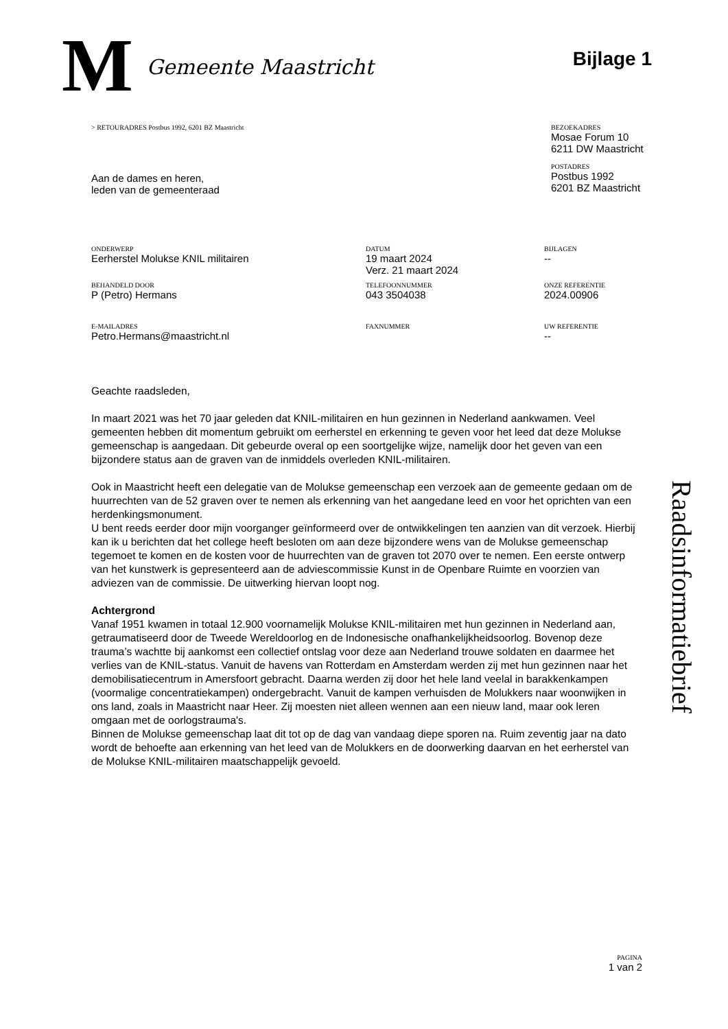M
Gemeente Maastricht
Bijlage 1
> RETOURADRES Postbus 1992, 6201 BZ Maastricht
Aan de dames en heren,
leden van de gemeenteraad
BEZOEKADRES
Mosae Forum 10
6211 DW Maastricht
POSTADRES
Postbus 1992
6201 BZ Maastricht
ONDERWERP
Eerherstel Molukse KNIL militairen
DATUM
19 maart 2024
Verz. 21 maart 2024
BIJLAGEN
--
BEHANDELD DOOR
P (Petro) Hermans
TELEFOONNUMMER
043 3504038
ONZE REFERENTIE
2024.00906
E-MAILADRES
Petro.Hermans@maastricht.nl
FAXNUMMER UW REFERENTIE
--
Geachte raadsleden,
In maart 2021 was het 70 jaar geleden dat KNIL-militairen en hun gezinnen in Nederland aankwamen. Veel gemeenten hebben dit momentum gebruikt om eerherstel en erkenning te geven voor het leed dat deze Molukse gemeenschap is aangedaan. Dit gebeurde overal op een soortgelijke wijze, namelijk door het geven van een bijzondere status aan de graven van de inmiddels overleden KNIL-militairen.
Ook in Maastricht heeft een delegatie van de Molukse gemeenschap een verzoek aan de gemeente gedaan om de huurrechten van de 52 graven over te nemen als erkenning van het aangedane leed en voor het oprichten van een herdenkingsmonument.
U bent reeds eerder door mijn voorganger geïnformeerd over de ontwikkelingen ten aanzien van dit verzoek. Hierbij kan ik u berichten dat het college heeft besloten om aan deze bijzondere wens van de Molukse gemeenschap tegemoet te komen en de kosten voor de huurrechten van de graven tot 2070 over te nemen. Een eerste ontwerp van het kunstwerk is gepresenteerd aan de adviescommissie Kunst in de Openbare Ruimte en voorzien van adviezen van de commissie. De uitwerking hiervan loopt nog.
Achtergrond
Vanaf 1951 kwamen in totaal 12.900 voornamelijk Molukse KNIL-militairen met hun gezinnen in Nederland aan, getraumatiseerd door de Tweede Wereldoorlog en de Indonesische onafhankelijkheidsoorlog. Bovenop deze trauma’s wachtte bij aankomst een collectief ontslag voor deze aan Nederland trouwe soldaten en daarmee het verlies van de KNIL-status. Vanuit de havens van Rotterdam en Amsterdam werden zij met hun gezinnen naar het demobilisatiecentrum in Amersfoort gebracht. Daarna werden zij door het hele land veelal in barakkenkampen (voormalige concentratiekampen) ondergebracht. Vanuit de kampen verhuisden de Molukkers naar woonwijken in ons land, zoals in Maastricht naar Heer. Zij moesten niet alleen wennen aan een nieuw land, maar ook leren omgaan met de oorlogstrauma's.
Binnen de Molukse gemeenschap laat dit tot op de dag van vandaag diepe sporen na. Ruim zeventig jaar na dato wordt de behoefte aan erkenning van het leed van de Molukkers en de doorwerking daarvan en het eerherstel van de Molukse KNIL-militairen maatschappelijk gevoeld.
Raadsinformatiebrief
PAGINA
1 van 2